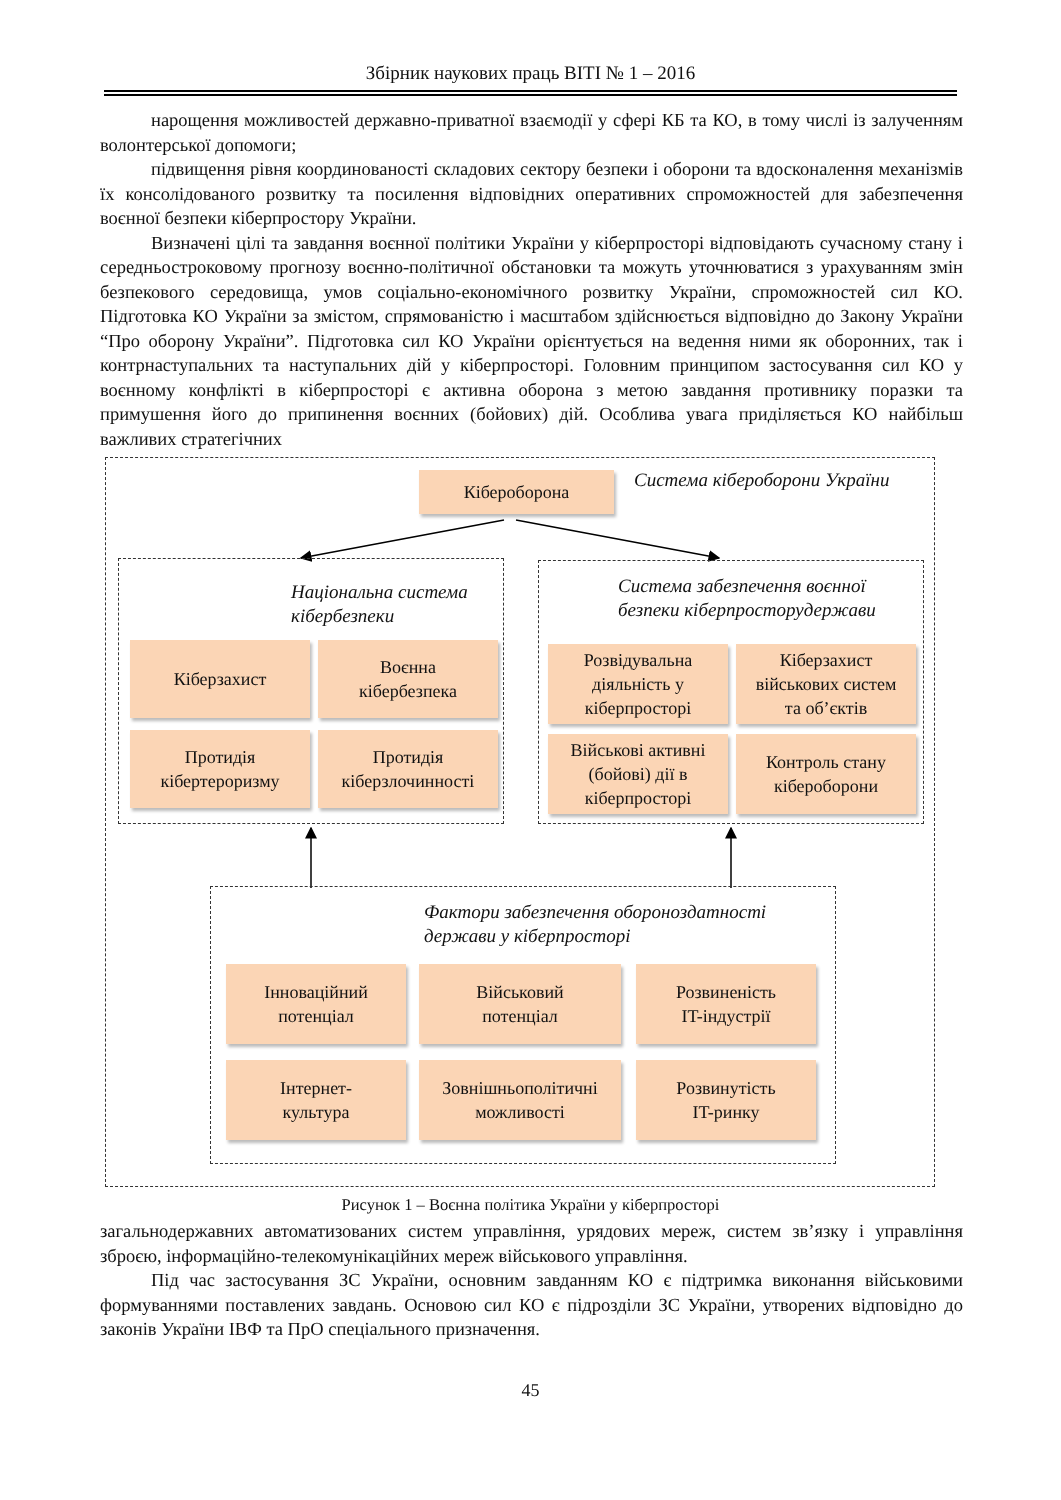Збірник наукових праць ВІТІ № 1 – 2016
нарощення можливостей державно-приватної взаємодії у сфері КБ та КО, в тому числі із залученням волонтерської допомоги;
підвищення рівня координованості складових сектору безпеки і оборони та вдосконалення механізмів їх консолідованого розвитку та посилення відповідних оперативних спроможностей для забезпечення воєнної безпеки кіберпростору України.
Визначені цілі та завдання воєнної політики України у кіберпросторі відповідають сучасному стану і середньостроковому прогнозу воєнно-політичної обстановки та можуть уточнюватися з урахуванням змін безпекового середовища, умов соціально-економічного розвитку України, спроможностей сил КО. Підготовка КО України за змістом, спрямованістю і масштабом здійснюється відповідно до Закону України “Про оборону України”. Підготовка сил КО України орієнтується на ведення ними як оборонних, так і контрнаступальних та наступальних дій у кіберпросторі. Головним принципом застосування сил КО у воєнному конфлікті в кіберпросторі є активна оборона з метою завдання противнику поразки та примушення його до припинення воєнних (бойових) дій. Особлива увага приділяється КО найбільш важливих стратегічних
Кібероборона Система кібероборони України
Національна система
кібербезпеки
Кіберзахист
Воєнна
кібербезпека
Протидія
кібертероризму
Протидія
кіберзлочинності
Система забезпечення воєнної
безпеки кіберпросторудержави
Розвідувальна
діяльність у
кіберпросторі
Кіберзахист
військових систем
та об’єктів
Військові активні
(бойові) дії в
кіберпросторі
Контроль стану
кібероборони
Фактори забезпечення обороноздатності
держави у кіберпросторі
Інноваційний
потенціал
Військовий
потенціал
Розвиненість
IT-індустрії
Інтернет-
культура
Зовнішньополітичні
можливості
Розвинутість
IT-ринку
Рисунок 1 – Воєнна політика України у кіберпросторі
загальнодержавних автоматизованих систем управління, урядових мереж, систем зв’язку і управління зброєю, інформаційно-телекомунікаційних мереж військового управління.
Під час застосування ЗС України, основним завданням КО є підтримка виконання військовими формуваннями поставлених завдань. Основою сил КО є підрозділи ЗС України, утворених відповідно до законів України ІВФ та ПрО спеціального призначення.
45